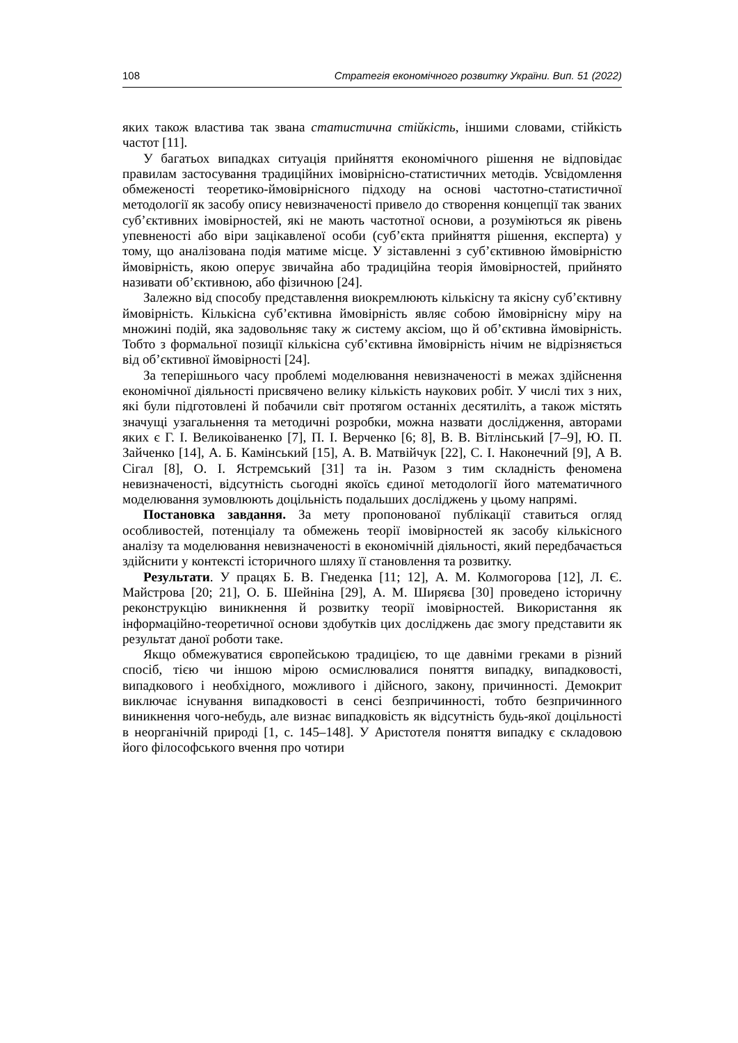108 Стратегія економічного розвитку України. Вип. 51 (2022)
яких також властива так звана статистична стійкість, іншими словами, стійкість частот [11].
У багатьох випадках ситуація прийняття економічного рішення не відповідає правилам застосування традиційних імовірнісно-статистичних методів. Усвідомлення обмеженості теоретико-ймовірнісного підходу на основі частотно-статистичної методології як засобу опису невизначеності привело до створення концепції так званих суб’єктивних імовірностей, які не мають частотної основи, а розуміються як рівень упевненості або віри зацікавленої особи (суб’єкта прийняття рішення, експерта) у тому, що аналізована подія матиме місце. У зіставленні з суб’єктивною ймовірністю ймовірність, якою оперує звичайна або традиційна теорія ймовірностей, прийнято називати об’єктивною, або фізичною [24].
Залежно від способу представлення виокремлюють кількісну та якісну суб’єктивну ймовірність. Кількісна суб’єктивна ймовірність являє собою ймовірнісну міру на множині подій, яка задовольняє таку ж систему аксіом, що й об’єктивна ймовірність. Тобто з формальної позиції кількісна суб’єктивна ймовірність нічим не відрізняється від об’єктивної ймовірності [24].
За теперішнього часу проблемі моделювання невизначеності в межах здійснення економічної діяльності присвячено велику кількість наукових робіт. У числі тих з них, які були підготовлені й побачили світ протягом останніх десятиліть, а також містять значущі узагальнення та методичні розробки, можна назвати дослідження, авторами яких є Г. І. Великоіваненко [7], П. І. Верченко [6; 8], В. В. Вітлінський [7–9], Ю. П. Зайченко [14], А. Б. Камінський [15], А. В. Матвійчук [22], С. І. Наконечний [9], А В. Сігал [8], О. І. Ястремський [31] та ін. Разом з тим складність феномена невизначеності, відсутність сьогодні якоїсь єдиної методології його математичного моделювання зумовлюють доцільність подальших досліджень у цьому напрямі.
Постановка завдання. За мету пропонованої публікації ставиться огляд особливостей, потенціалу та обмежень теорії імовірностей як засобу кількісного аналізу та моделювання невизначеності в економічній діяльності, який передбачається здійснити у контексті історичного шляху її становлення та розвитку.
Результати. У працях Б. В. Гнеденка [11; 12], А. М. Колмогорова [12], Л. Є. Майстрова [20; 21], О. Б. Шейніна [29], А. М. Ширяєва [30] проведено історичну реконструкцію виникнення й розвитку теорії імовірностей. Використання як інформаційно-теоретичної основи здобутків цих досліджень дає змогу представити як результат даної роботи таке.
Якщо обмежуватися європейською традицією, то ще давніми греками в різний спосіб, тією чи іншою мірою осмислювалися поняття випадку, випадковості, випадкового і необхідного, можливого і дійсного, закону, причинності. Демокрит виключає існування випадковості в сенсі безпричинності, тобто безпричинного виникнення чого-небудь, але визнає випадковість як відсутність будь-якої доцільності в неорганічній природі [1, с. 145–148]. У Аристотеля поняття випадку є складовою його філософського вчення про чотири